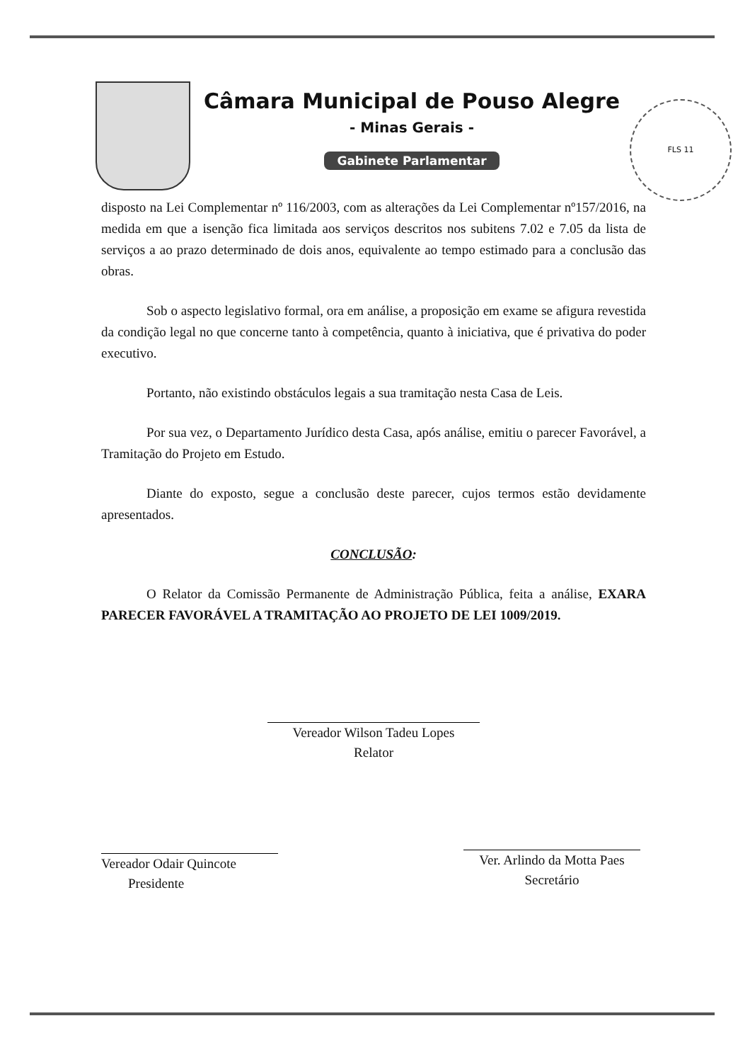Câmara Municipal de Pouso Alegre
- Minas Gerais -
Gabinete Parlamentar
FLS 11
disposto na Lei Complementar nº 116/2003, com as alterações da Lei Complementar nº157/2016, na medida em que a isenção fica limitada aos serviços descritos nos subitens 7.02 e 7.05 da lista de serviços a ao prazo determinado de dois anos, equivalente ao tempo estimado para a conclusão das obras.
Sob o aspecto legislativo formal, ora em análise, a proposição em exame se afigura revestida da condição legal no que concerne tanto à competência, quanto à iniciativa, que é privativa do poder executivo.
Portanto, não existindo obstáculos legais a sua tramitação nesta Casa de Leis.
Por sua vez, o Departamento Jurídico desta Casa, após análise, emitiu o parecer Favorável, a Tramitação do Projeto em Estudo.
Diante do exposto, segue a conclusão deste parecer, cujos termos estão devidamente apresentados.
CONCLUSÃO:
O Relator da Comissão Permanente de Administração Pública, feita a análise, EXARA PARECER FAVORÁVEL A TRAMITAÇÃO AO PROJETO DE LEI 1009/2019.
Vereador Wilson Tadeu Lopes
Relator
Vereador Odair Quincote
Presidente
Ver. Arlindo da Motta Paes
Secretário